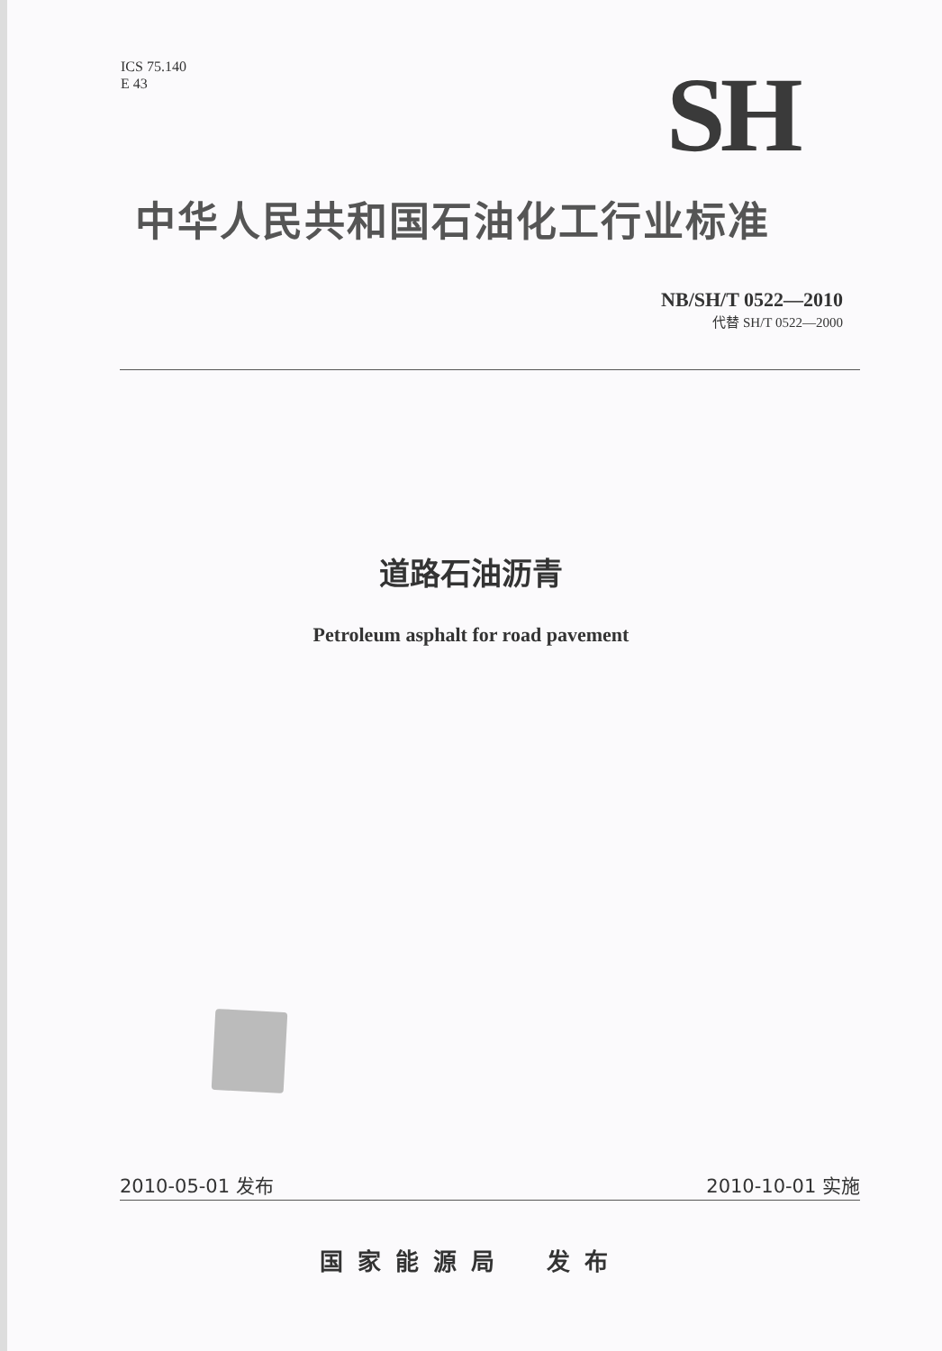ICS 75.140
E 43
SH
中华人民共和国石油化工行业标准
NB/SH/T 0522—2010
代替 SH/T 0522—2000
道路石油沥青
Petroleum asphalt for road pavement
2010-05-01 发布 2010-10-01 实施
国家能源局　发布